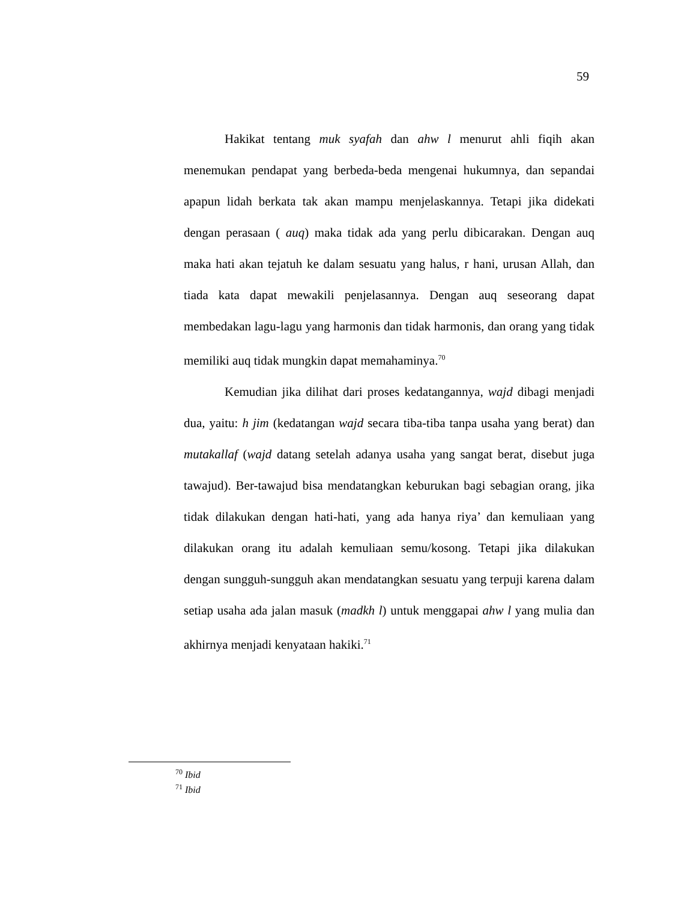59
Hakikat tentang muk syafah dan ahw l menurut ahli fiqih akan menemukan pendapat yang berbeda-beda mengenai hukumnya, dan sepandai apapun lidah berkata tak akan mampu menjelaskannya. Tetapi jika didekati dengan perasaan ( auq) maka tidak ada yang perlu dibicarakan. Dengan auq maka hati akan tejatuh ke dalam sesuatu yang halus, r hani, urusan Allah, dan tiada kata dapat mewakili penjelasannya. Dengan auq seseorang dapat membedakan lagu-lagu yang harmonis dan tidak harmonis, dan orang yang tidak memiliki auq tidak mungkin dapat memahaminya.<sup>70</sup>
Kemudian jika dilihat dari proses kedatangannya, wajd dibagi menjadi dua, yaitu: h jim (kedatangan wajd secara tiba-tiba tanpa usaha yang berat) dan mutakallaf (wajd datang setelah adanya usaha yang sangat berat, disebut juga tawajud). Ber-tawajud bisa mendatangkan keburukan bagi sebagian orang, jika tidak dilakukan dengan hati-hati, yang ada hanya riya’ dan kemuliaan yang dilakukan orang itu adalah kemuliaan semu/kosong. Tetapi jika dilakukan dengan sungguh-sungguh akan mendatangkan sesuatu yang terpuji karena dalam setiap usaha ada jalan masuk (madkh l) untuk menggapai ahw l yang mulia dan akhirnya menjadi kenyataan hakiki.<sup>71</sup>
<sup>70</sup> Ibid
<sup>71</sup> Ibid